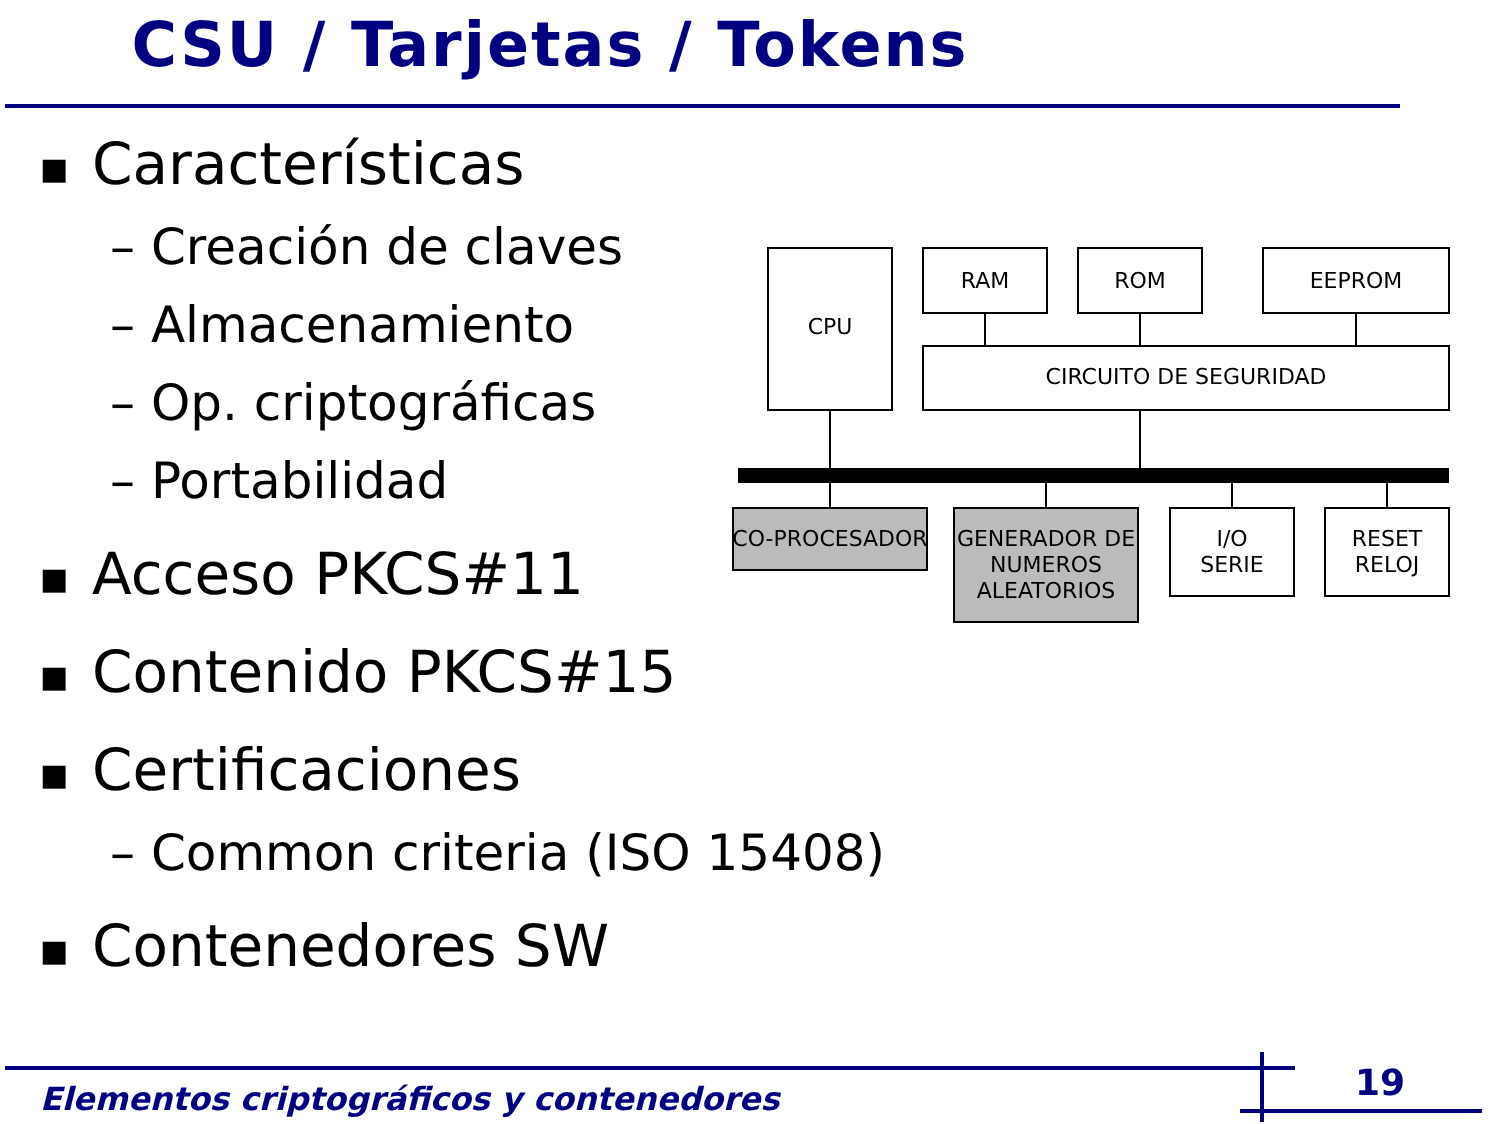CSU / Tarjetas / Tokens
■ Características
– Creación de claves
– Almacenamiento
– Op. criptográficas
– Portabilidad
■ Acceso PKCS#11
■ Contenido PKCS#15
■ Certificaciones
– Common criteria (ISO 15408)
■ Contenedores SW
CPU
RAM
ROM
EEPROM
CIRCUITO DE SEGURIDAD
CO-PROCESADOR
GENERADOR DE
NUMEROS
ALEATORIOS
I/O
SERIE
RESET
RELOJ
Elementos criptográficos y contenedores
19